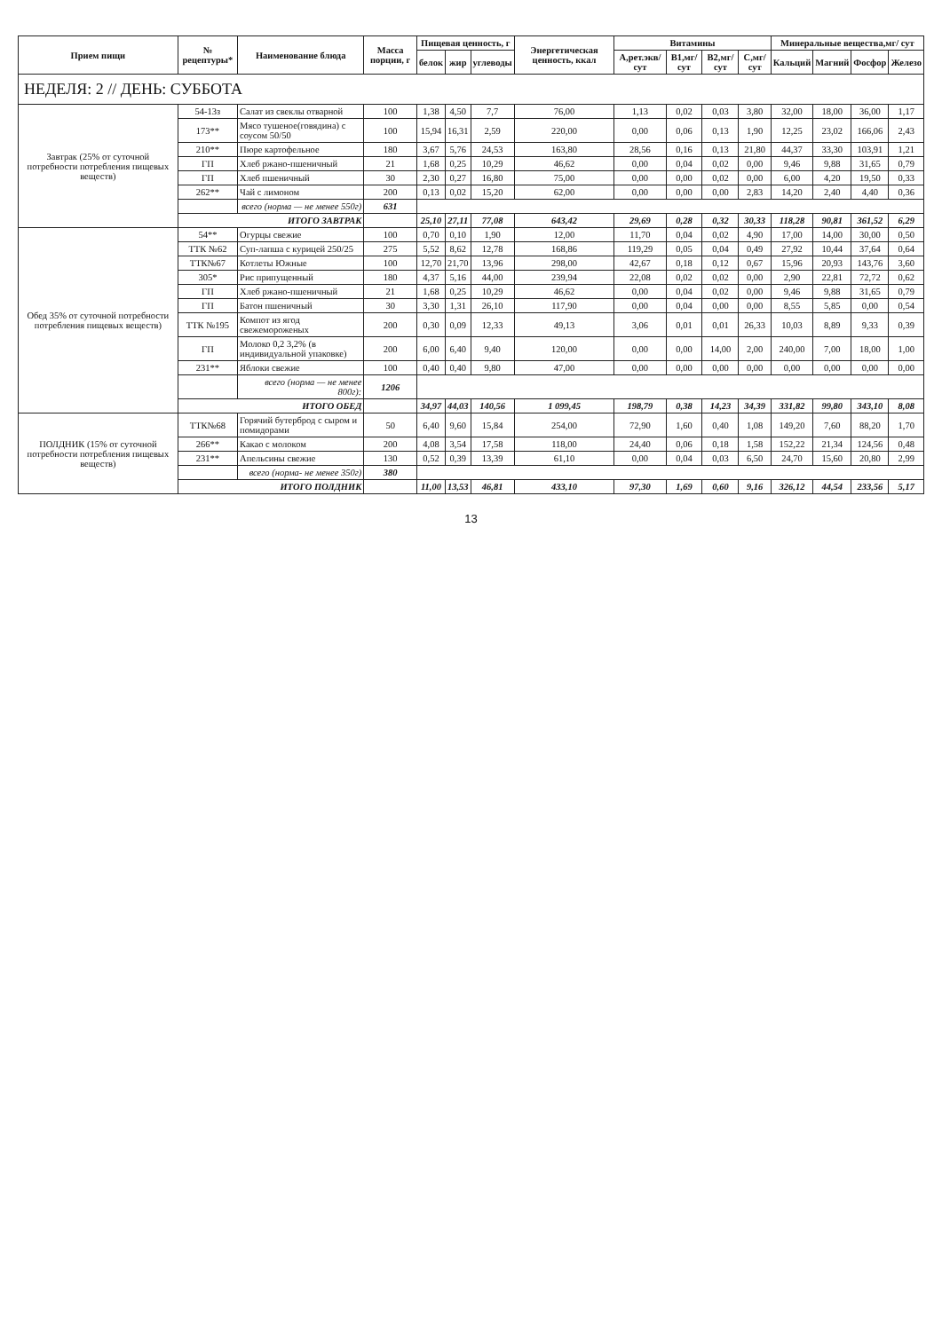| Прием пищи | № рецептуры* | Наименование блюда | Масса порции, г | Пищевая ценность, г | | | Энергетическая ценность, ккал | Витамины | | | | Минеральные вещества,мг/ сут | | | |
| --- | --- | --- | --- | --- | --- | --- | --- | --- | --- | --- | --- | --- | --- | --- | --- |
| | | | | белок | жир | углеводы | | А,рет.экв/сут | В1,мг/сут | В2,мг/сут | С,мг/сут | Кальций | Магний | Фосфор | Железо |
| НЕДЕЛЯ: 2 // ДЕНЬ: СУББОТА | | | | | | | | | | | | | | | |
| Завтрак (25% от суточной потребности потребления пищевых веществ) | 54-13з | Салат из свеклы отварной | 100 | 1,38 | 4,50 | 7,7 | 76,00 | 1,13 | 0,02 | 0,03 | 3,80 | 32,00 | 18,00 | 36,00 | 1,17 |
| | 173** | Мясо тушеное(говядина) с соусом 50/50 | 100 | 15,94 | 16,31 | 2,59 | 220,00 | 0,00 | 0,06 | 0,13 | 1,90 | 12,25 | 23,02 | 166,06 | 2,43 |
| | 210** | Пюре картофельное | 180 | 3,67 | 5,76 | 24,53 | 163,80 | 28,56 | 0,16 | 0,13 | 21,80 | 44,37 | 33,30 | 103,91 | 1,21 |
| | ГП | Хлеб ржано-пшеничный | 21 | 1,68 | 0,25 | 10,29 | 46,62 | 0,00 | 0,04 | 0,02 | 0,00 | 9,46 | 9,88 | 31,65 | 0,79 |
| | ГП | Хлеб пшеничный | 30 | 2,30 | 0,27 | 16,80 | 75,00 | 0,00 | 0,00 | 0,02 | 0,00 | 6,00 | 4,20 | 19,50 | 0,33 |
| | 262** | Чай с лимоном | 200 | 0,13 | 0,02 | 15,20 | 62,00 | 0,00 | 0,00 | 0,00 | 2,83 | 14,20 | 2,40 | 4,40 | 0,36 |
| | | всего (норма — не менее 550г) | 631 | | | | | | | | | | | | |
| | ИТОГО ЗАВТРАК | | | 25,10 | 27,11 | 77,08 | 643,42 | 29,69 | 0,28 | 0,32 | 30,33 | 118,28 | 90,81 | 361,52 | 6,29 |
| Обед 35% от суточной потребности потребления пищевых веществ) | 54** | Огурцы свежие | 100 | 0,70 | 0,10 | 1,90 | 12,00 | 11,70 | 0,04 | 0,02 | 4,90 | 17,00 | 14,00 | 30,00 | 0,50 |
| | ТТК №62 | Суп-лапша с курицей 250/25 | 275 | 5,52 | 8,62 | 12,78 | 168,86 | 119,29 | 0,05 | 0,04 | 0,49 | 27,92 | 10,44 | 37,64 | 0,64 |
| | ТТК№67 | Котлеты Южные | 100 | 12,70 | 21,70 | 13,96 | 298,00 | 42,67 | 0,18 | 0,12 | 0,67 | 15,96 | 20,93 | 143,76 | 3,60 |
| | 305* | Рис припущенный | 180 | 4,37 | 5,16 | 44,00 | 239,94 | 22,08 | 0,02 | 0,02 | 0,00 | 2,90 | 22,81 | 72,72 | 0,62 |
| | ГП | Хлеб ржано-пшеничный | 21 | 1,68 | 0,25 | 10,29 | 46,62 | 0,00 | 0,04 | 0,02 | 0,00 | 9,46 | 9,88 | 31,65 | 0,79 |
| | ГП | Батон пшеничный | 30 | 3,30 | 1,31 | 26,10 | 117,90 | 0,00 | 0,04 | 0,00 | 0,00 | 8,55 | 5,85 | 0,00 | 0,54 |
| | ТТК №195 | Компот из ягод свежемороженых | 200 | 0,30 | 0,09 | 12,33 | 49,13 | 3,06 | 0,01 | 0,01 | 26,33 | 10,03 | 8,89 | 9,33 | 0,39 |
| | ГП | Молоко 0,2 3,2% (в индивидуальной упаковке) | 200 | 6,00 | 6,40 | 9,40 | 120,00 | 0,00 | 0,00 | 14,00 | 2,00 | 240,00 | 7,00 | 18,00 | 1,00 |
| | 231** | Яблоки свежие | 100 | 0,40 | 0,40 | 9,80 | 47,00 | 0,00 | 0,00 | 0,00 | 0,00 | 0,00 | 0,00 | 0,00 | 0,00 |
| | | всего (норма — не менее 800г): | 1206 | | | | | | | | | | | | |
| | ИТОГО ОБЕД | | | 34,97 | 44,03 | 140,56 | 1 099,45 | 198,79 | 0,38 | 14,23 | 34,39 | 331,82 | 99,80 | 343,10 | 8,08 |
| ПОЛДНИК (15% от суточной потребности потребления пищевых веществ) | ТТК№68 | Горячий бутерброд с сыром и помидорами | 50 | 6,40 | 9,60 | 15,84 | 254,00 | 72,90 | 1,60 | 0,40 | 1,08 | 149,20 | 7,60 | 88,20 | 1,70 |
| | 266** | Какао с молоком | 200 | 4,08 | 3,54 | 17,58 | 118,00 | 24,40 | 0,06 | 0,18 | 1,58 | 152,22 | 21,34 | 124,56 | 0,48 |
| | 231** | Апельсины свежие | 130 | 0,52 | 0,39 | 13,39 | 61,10 | 0,00 | 0,04 | 0,03 | 6,50 | 24,70 | 15,60 | 20,80 | 2,99 |
| | | всего (норма- не менее 350г) | 380 | | | | | | | | | | | | |
| | ИТОГО ПОЛДНИК | | | 11,00 | 13,53 | 46,81 | 433,10 | 97,30 | 1,69 | 0,60 | 9,16 | 326,12 | 44,54 | 233,56 | 5,17 |
13